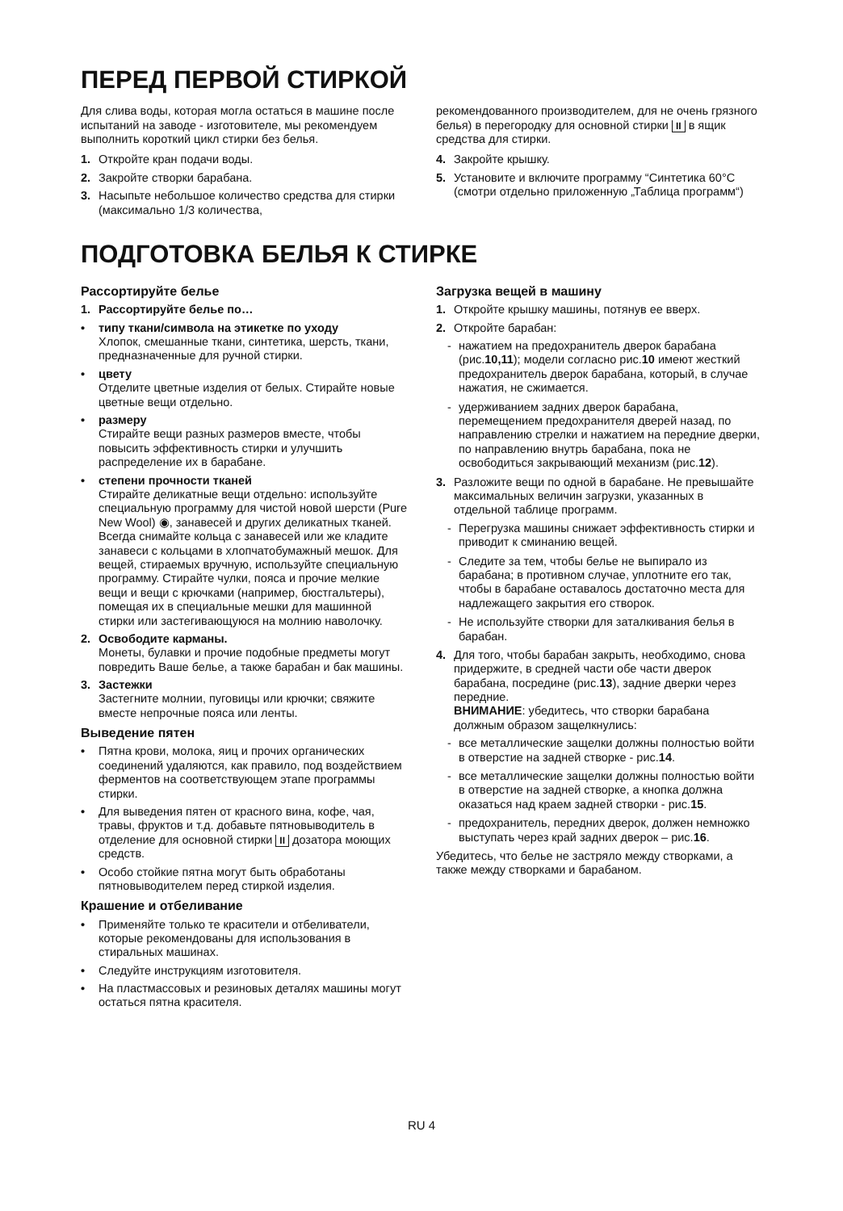ПЕРЕД ПЕРВОЙ СТИРКОЙ
Для слива воды, которая могла остаться в машине после испытаний на заводе - изготовителе, мы рекомендуем выполнить короткий цикл стирки без белья.
1. Откройте кран подачи воды.
2. Закройте створки барабана.
3. Насыпьте небольшое количество средства для стирки (максимально 1/3 количества,
рекомендованного производителем, для не очень грязного белья) в перегородку для основной стирки II в ящик средства для стирки.
4. Закройте крышку.
5. Установите и включите программу “Синтетика 60°C (смотри отдельно приложенную „Таблица программ“)
ПОДГОТОВКА БЕЛЬЯ К СТИРКЕ
Рассортируйте белье
1. Рассортируйте белье по…
• типу ткани/символа на этикетке по уходу
Хлопок, смешанные ткани, синтетика, шерсть, ткани, предназначенные для ручной стирки.
• цвету
Отделите цветные изделия от белых. Стирайте новые цветные вещи отдельно.
• размеру
Стирайте вещи разных размеров вместе, чтобы повысить эффективность стирки и улучшить распределение их в барабане.
• степени прочности тканей
Стирайте деликатные вещи отдельно: используйте специальную программу для чистой новой шерсти (Pure New Wool) ◉, занавесей и других деликатных тканей. Всегда снимайте кольца с занавесей или же кладите занавеси с кольцами в хлопчатобумажный мешок. Для вещей, стираемых вручную, используйте специальную программу. Стирайте чулки, пояса и прочие мелкие вещи и вещи с крючками (например, бюстгальтеры), помещая их в специальные мешки для машинной стирки или застегивающуюся на молнию наволочку.
2. Освободите карманы.
Монеты, булавки и прочие подобные предметы могут повредить Ваше белье, а также барабан и бак машины.
3. Застежки
Застегните молнии, пуговицы или крючки; свяжите вместе непрочные пояса или ленты.
Выведение пятен
• Пятна крови, молока, яиц и прочих органических соединений удаляются, как правило, под воздействием ферментов на соответствующем этапе программы стирки.
• Для выведения пятен от красного вина, кофе, чая, травы, фруктов и т.д. добавьте пятновыводитель в отделение для основной стирки II дозатора моющих средств.
• Особо стойкие пятна могут быть обработаны пятновыводителем перед стиркой изделия.
Крашение и отбеливание
• Применяйте только те красители и отбеливатели, которые рекомендованы для использования в стиральных машинах.
• Следуйте инструкциям изготовителя.
• На пластмассовых и резиновых деталях машины могут остаться пятна красителя.
Загрузка вещей в машину
1. Откройте крышку машины, потянув ее вверх.
2. Откройте барабан:
- нажатием на предохранитель дверок барабана (рис.10,11); модели согласно рис.10 имеют жесткий предохранитель дверок барабана, который, в случае нажатия, не сжимается.
- удерживанием задних дверок барабана, перемещением предохранителя дверей назад, по направлению стрелки и нажатием на передние дверки, по направлению внутрь барабана, пока не освободиться закрывающий механизм (рис.12).
3. Разложите вещи по одной в барабане. Не превышайте максимальных величин загрузки, указанных в отдельной таблице программ.
- Перегрузка машины снижает эффективность стирки и приводит к сминанию вещей.
- Следите за тем, чтобы белье не выпирало из барабана; в противном случае, уплотните его так, чтобы в барабане оставалось достаточно места для надлежащего закрытия его створок.
- Не используйте створки для заталкивания белья в барабан.
4. Для того, чтобы барабан закрыть, необходимо, снова придержите, в средней части обе части дверок барабана, посредине (рис.13), задние дверки через передние.
ВНИМАНИЕ: убедитесь, что створки барабана должным образом защелкнулись:
- все металлические защелки должны полностью войти в отверстие на задней створке - рис.14.
- все металлические защелки должны полностью войти в отверстие на задней створке, а кнопка должна оказаться над краем задней створки - рис.15.
- предохранитель, передних дверок, должен немножко выступать через край задних дверок – рис.16.
Убедитесь, что белье не застряло между створками, а также между створками и барабаном.
RU 4